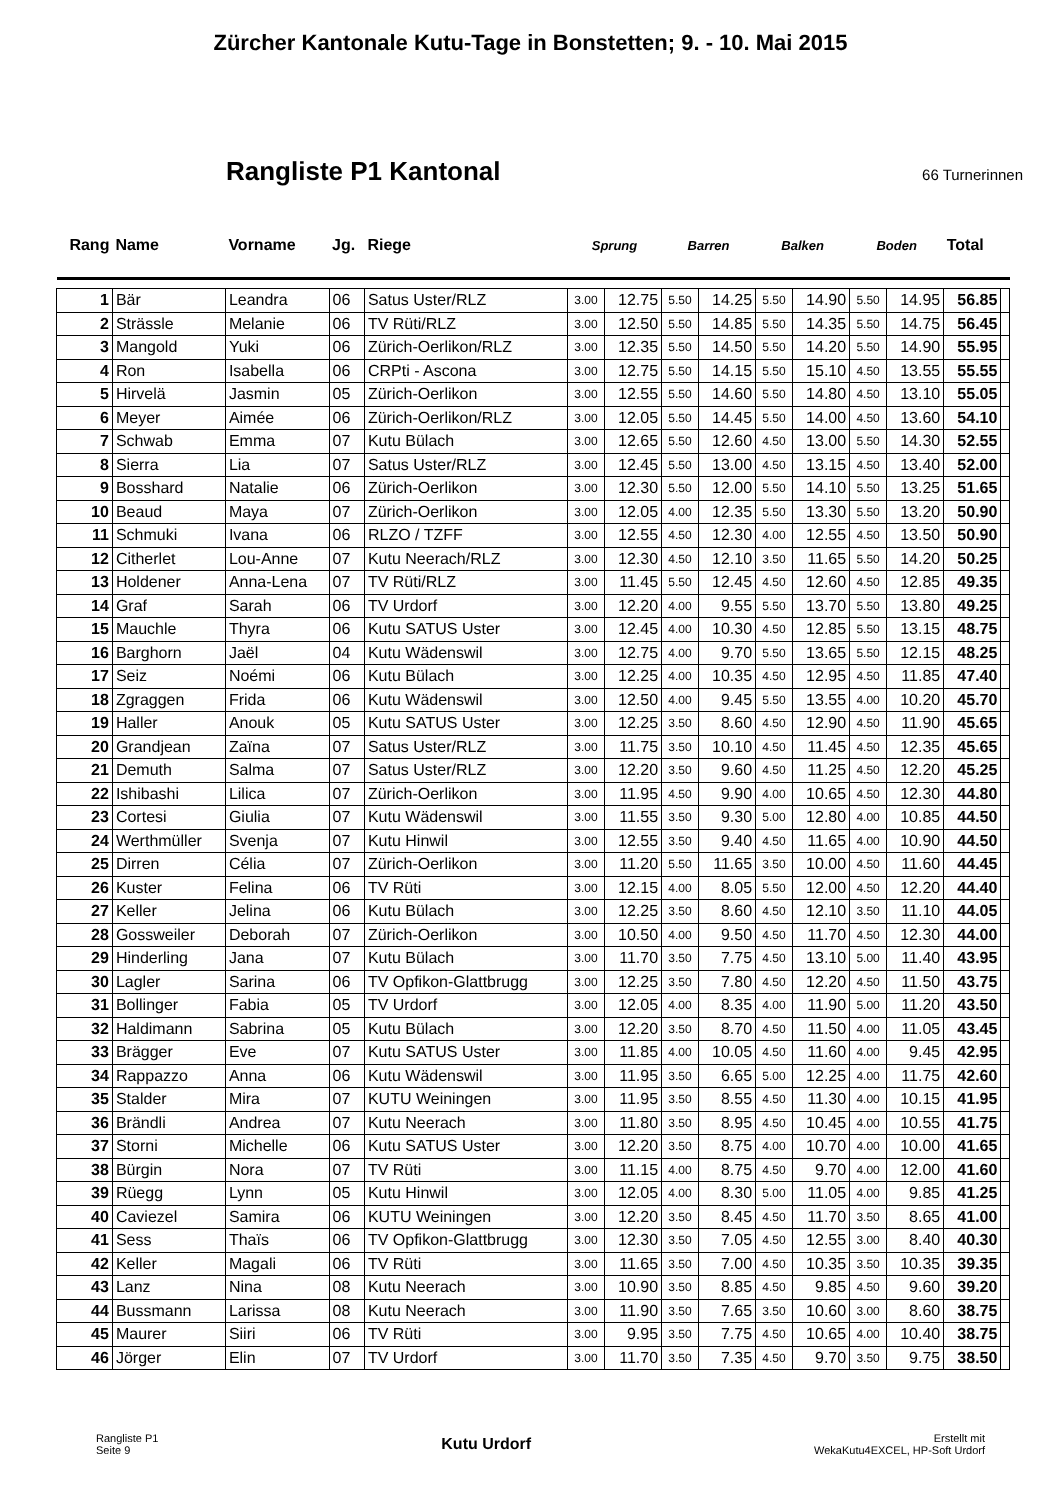Zürcher Kantonale Kutu-Tage in Bonstetten; 9. - 10. Mai 2015
Rangliste P1 Kantonal
66 Turnerinnen
| Rang | Name | Vorname | Jg. | Riege | Sprung | | Barren | | Balken | | Boden | | Total | |
| --- | --- | --- | --- | --- | --- | --- | --- | --- | --- | --- | --- | --- | --- | --- |
| 1 | Bär | Leandra | 06 | Satus Uster/RLZ | 3.00 | 12.75 | 5.50 | 14.25 | 5.50 | 14.90 | 5.50 | 14.95 | 56.85 | |
| 2 | Strässle | Melanie | 06 | TV Rüti/RLZ | 3.00 | 12.50 | 5.50 | 14.85 | 5.50 | 14.35 | 5.50 | 14.75 | 56.45 | |
| 3 | Mangold | Yuki | 06 | Zürich-Oerlikon/RLZ | 3.00 | 12.35 | 5.50 | 14.50 | 5.50 | 14.20 | 5.50 | 14.90 | 55.95 | |
| 4 | Ron | Isabella | 06 | CRPti - Ascona | 3.00 | 12.75 | 5.50 | 14.15 | 5.50 | 15.10 | 4.50 | 13.55 | 55.55 | |
| 5 | Hirvelä | Jasmin | 05 | Zürich-Oerlikon | 3.00 | 12.55 | 5.50 | 14.60 | 5.50 | 14.80 | 4.50 | 13.10 | 55.05 | |
| 6 | Meyer | Aimée | 06 | Zürich-Oerlikon/RLZ | 3.00 | 12.05 | 5.50 | 14.45 | 5.50 | 14.00 | 4.50 | 13.60 | 54.10 | |
| 7 | Schwab | Emma | 07 | Kutu Bülach | 3.00 | 12.65 | 5.50 | 12.60 | 4.50 | 13.00 | 5.50 | 14.30 | 52.55 | |
| 8 | Sierra | Lia | 07 | Satus Uster/RLZ | 3.00 | 12.45 | 5.50 | 13.00 | 4.50 | 13.15 | 4.50 | 13.40 | 52.00 | |
| 9 | Bosshard | Natalie | 06 | Zürich-Oerlikon | 3.00 | 12.30 | 5.50 | 12.00 | 5.50 | 14.10 | 5.50 | 13.25 | 51.65 | |
| 10 | Beaud | Maya | 07 | Zürich-Oerlikon | 3.00 | 12.05 | 4.00 | 12.35 | 5.50 | 13.30 | 5.50 | 13.20 | 50.90 | |
| 11 | Schmuki | Ivana | 06 | RLZO / TZFF | 3.00 | 12.55 | 4.50 | 12.30 | 4.00 | 12.55 | 4.50 | 13.50 | 50.90 | |
| 12 | Citherlet | Lou-Anne | 07 | Kutu Neerach/RLZ | 3.00 | 12.30 | 4.50 | 12.10 | 3.50 | 11.65 | 5.50 | 14.20 | 50.25 | |
| 13 | Holdener | Anna-Lena | 07 | TV Rüti/RLZ | 3.00 | 11.45 | 5.50 | 12.45 | 4.50 | 12.60 | 4.50 | 12.85 | 49.35 | |
| 14 | Graf | Sarah | 06 | TV Urdorf | 3.00 | 12.20 | 4.00 | 9.55 | 5.50 | 13.70 | 5.50 | 13.80 | 49.25 | |
| 15 | Mauchle | Thyra | 06 | Kutu SATUS Uster | 3.00 | 12.45 | 4.00 | 10.30 | 4.50 | 12.85 | 5.50 | 13.15 | 48.75 | |
| 16 | Barghorn | Jaël | 04 | Kutu Wädenswil | 3.00 | 12.75 | 4.00 | 9.70 | 5.50 | 13.65 | 5.50 | 12.15 | 48.25 | |
| 17 | Seiz | Noémi | 06 | Kutu Bülach | 3.00 | 12.25 | 4.00 | 10.35 | 4.50 | 12.95 | 4.50 | 11.85 | 47.40 | |
| 18 | Zgraggen | Frida | 06 | Kutu Wädenswil | 3.00 | 12.50 | 4.00 | 9.45 | 5.50 | 13.55 | 4.00 | 10.20 | 45.70 | |
| 19 | Haller | Anouk | 05 | Kutu SATUS Uster | 3.00 | 12.25 | 3.50 | 8.60 | 4.50 | 12.90 | 4.50 | 11.90 | 45.65 | |
| 20 | Grandjean | Zaïna | 07 | Satus Uster/RLZ | 3.00 | 11.75 | 3.50 | 10.10 | 4.50 | 11.45 | 4.50 | 12.35 | 45.65 | |
| 21 | Demuth | Salma | 07 | Satus Uster/RLZ | 3.00 | 12.20 | 3.50 | 9.60 | 4.50 | 11.25 | 4.50 | 12.20 | 45.25 | |
| 22 | Ishibashi | Lilica | 07 | Zürich-Oerlikon | 3.00 | 11.95 | 4.50 | 9.90 | 4.00 | 10.65 | 4.50 | 12.30 | 44.80 | |
| 23 | Cortesi | Giulia | 07 | Kutu Wädenswil | 3.00 | 11.55 | 3.50 | 9.30 | 5.00 | 12.80 | 4.00 | 10.85 | 44.50 | |
| 24 | Werthmüller | Svenja | 07 | Kutu Hinwil | 3.00 | 12.55 | 3.50 | 9.40 | 4.50 | 11.65 | 4.00 | 10.90 | 44.50 | |
| 25 | Dirren | Célia | 07 | Zürich-Oerlikon | 3.00 | 11.20 | 5.50 | 11.65 | 3.50 | 10.00 | 4.50 | 11.60 | 44.45 | |
| 26 | Kuster | Felina | 06 | TV Rüti | 3.00 | 12.15 | 4.00 | 8.05 | 5.50 | 12.00 | 4.50 | 12.20 | 44.40 | |
| 27 | Keller | Jelina | 06 | Kutu Bülach | 3.00 | 12.25 | 3.50 | 8.60 | 4.50 | 12.10 | 3.50 | 11.10 | 44.05 | |
| 28 | Gossweiler | Deborah | 07 | Zürich-Oerlikon | 3.00 | 10.50 | 4.00 | 9.50 | 4.50 | 11.70 | 4.50 | 12.30 | 44.00 | |
| 29 | Hinderling | Jana | 07 | Kutu Bülach | 3.00 | 11.70 | 3.50 | 7.75 | 4.50 | 13.10 | 5.00 | 11.40 | 43.95 | |
| 30 | Lagler | Sarina | 06 | TV Opfikon-Glattbrugg | 3.00 | 12.25 | 3.50 | 7.80 | 4.50 | 12.20 | 4.50 | 11.50 | 43.75 | |
| 31 | Bollinger | Fabia | 05 | TV Urdorf | 3.00 | 12.05 | 4.00 | 8.35 | 4.00 | 11.90 | 5.00 | 11.20 | 43.50 | |
| 32 | Haldimann | Sabrina | 05 | Kutu Bülach | 3.00 | 12.20 | 3.50 | 8.70 | 4.50 | 11.50 | 4.00 | 11.05 | 43.45 | |
| 33 | Brägger | Eve | 07 | Kutu SATUS Uster | 3.00 | 11.85 | 4.00 | 10.05 | 4.50 | 11.60 | 4.00 | 9.45 | 42.95 | |
| 34 | Rappazzo | Anna | 06 | Kutu Wädenswil | 3.00 | 11.95 | 3.50 | 6.65 | 5.00 | 12.25 | 4.00 | 11.75 | 42.60 | |
| 35 | Stalder | Mira | 07 | KUTU Weiningen | 3.00 | 11.95 | 3.50 | 8.55 | 4.50 | 11.30 | 4.00 | 10.15 | 41.95 | |
| 36 | Brändli | Andrea | 07 | Kutu Neerach | 3.00 | 11.80 | 3.50 | 8.95 | 4.50 | 10.45 | 4.00 | 10.55 | 41.75 | |
| 37 | Storni | Michelle | 06 | Kutu SATUS Uster | 3.00 | 12.20 | 3.50 | 8.75 | 4.00 | 10.70 | 4.00 | 10.00 | 41.65 | |
| 38 | Bürgin | Nora | 07 | TV Rüti | 3.00 | 11.15 | 4.00 | 8.75 | 4.50 | 9.70 | 4.00 | 12.00 | 41.60 | |
| 39 | Rüegg | Lynn | 05 | Kutu Hinwil | 3.00 | 12.05 | 4.00 | 8.30 | 5.00 | 11.05 | 4.00 | 9.85 | 41.25 | |
| 40 | Caviezel | Samira | 06 | KUTU Weiningen | 3.00 | 12.20 | 3.50 | 8.45 | 4.50 | 11.70 | 3.50 | 8.65 | 41.00 | |
| 41 | Sess | Thaïs | 06 | TV Opfikon-Glattbrugg | 3.00 | 12.30 | 3.50 | 7.05 | 4.50 | 12.55 | 3.00 | 8.40 | 40.30 | |
| 42 | Keller | Magali | 06 | TV Rüti | 3.00 | 11.65 | 3.50 | 7.00 | 4.50 | 10.35 | 3.50 | 10.35 | 39.35 | |
| 43 | Lanz | Nina | 08 | Kutu Neerach | 3.00 | 10.90 | 3.50 | 8.85 | 4.50 | 9.85 | 4.50 | 9.60 | 39.20 | |
| 44 | Bussmann | Larissa | 08 | Kutu Neerach | 3.00 | 11.90 | 3.50 | 7.65 | 3.50 | 10.60 | 3.00 | 8.60 | 38.75 | |
| 45 | Maurer | Siiri | 06 | TV Rüti | 3.00 | 9.95 | 3.50 | 7.75 | 4.50 | 10.65 | 4.00 | 10.40 | 38.75 | |
| 46 | Jörger | Elin | 07 | TV Urdorf | 3.00 | 11.70 | 3.50 | 7.35 | 4.50 | 9.70 | 3.50 | 9.75 | 38.50 | |
Rangliste P1
Seite 9
Kutu Urdorf
Erstellt mit
WekaKutu4EXCEL, HP-Soft Urdorf